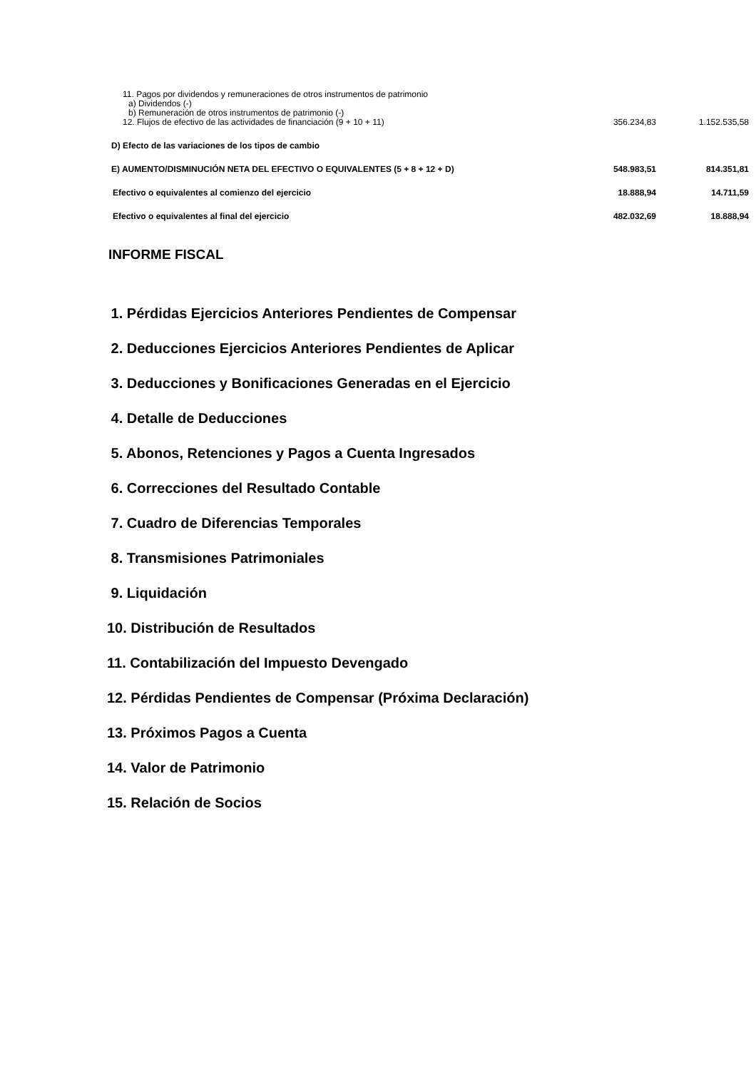| 11. Pagos por dividendos y remuneraciones de otros instrumentos de patrimonio | | |
| a) Dividendos (-) | | |
| b) Remuneración de otros instrumentos de patrimonio (-) | | |
| 12. Flujos de efectivo de las actividades de financiación (9 + 10 + 11) | 356.234,83 | 1.152.535,58 |
| D) Efecto de las variaciones de los tipos de cambio | | |
| E) AUMENTO/DISMINUCIÓN NETA DEL EFECTIVO O EQUIVALENTES (5 + 8 + 12 + D) | 548.983,51 | 814.351,81 |
| Efectivo o equivalentes al comienzo del ejercicio | 18.888,94 | 14.711,59 |
| Efectivo o equivalentes al final del ejercicio | 482.032,69 | 18.888,94 |
INFORME FISCAL
1. Pérdidas Ejercicios Anteriores Pendientes de Compensar
2. Deducciones Ejercicios Anteriores Pendientes de Aplicar
3. Deducciones y Bonificaciones Generadas en el Ejercicio
4. Detalle de Deducciones
5. Abonos, Retenciones y Pagos a Cuenta Ingresados
6. Correcciones del Resultado Contable
7. Cuadro de Diferencias Temporales
8. Transmisiones Patrimoniales
9. Liquidación
10. Distribución de Resultados
11. Contabilización del Impuesto Devengado
12. Pérdidas Pendientes de Compensar (Próxima Declaración)
13. Próximos Pagos a Cuenta
14. Valor de Patrimonio
15. Relación de Socios